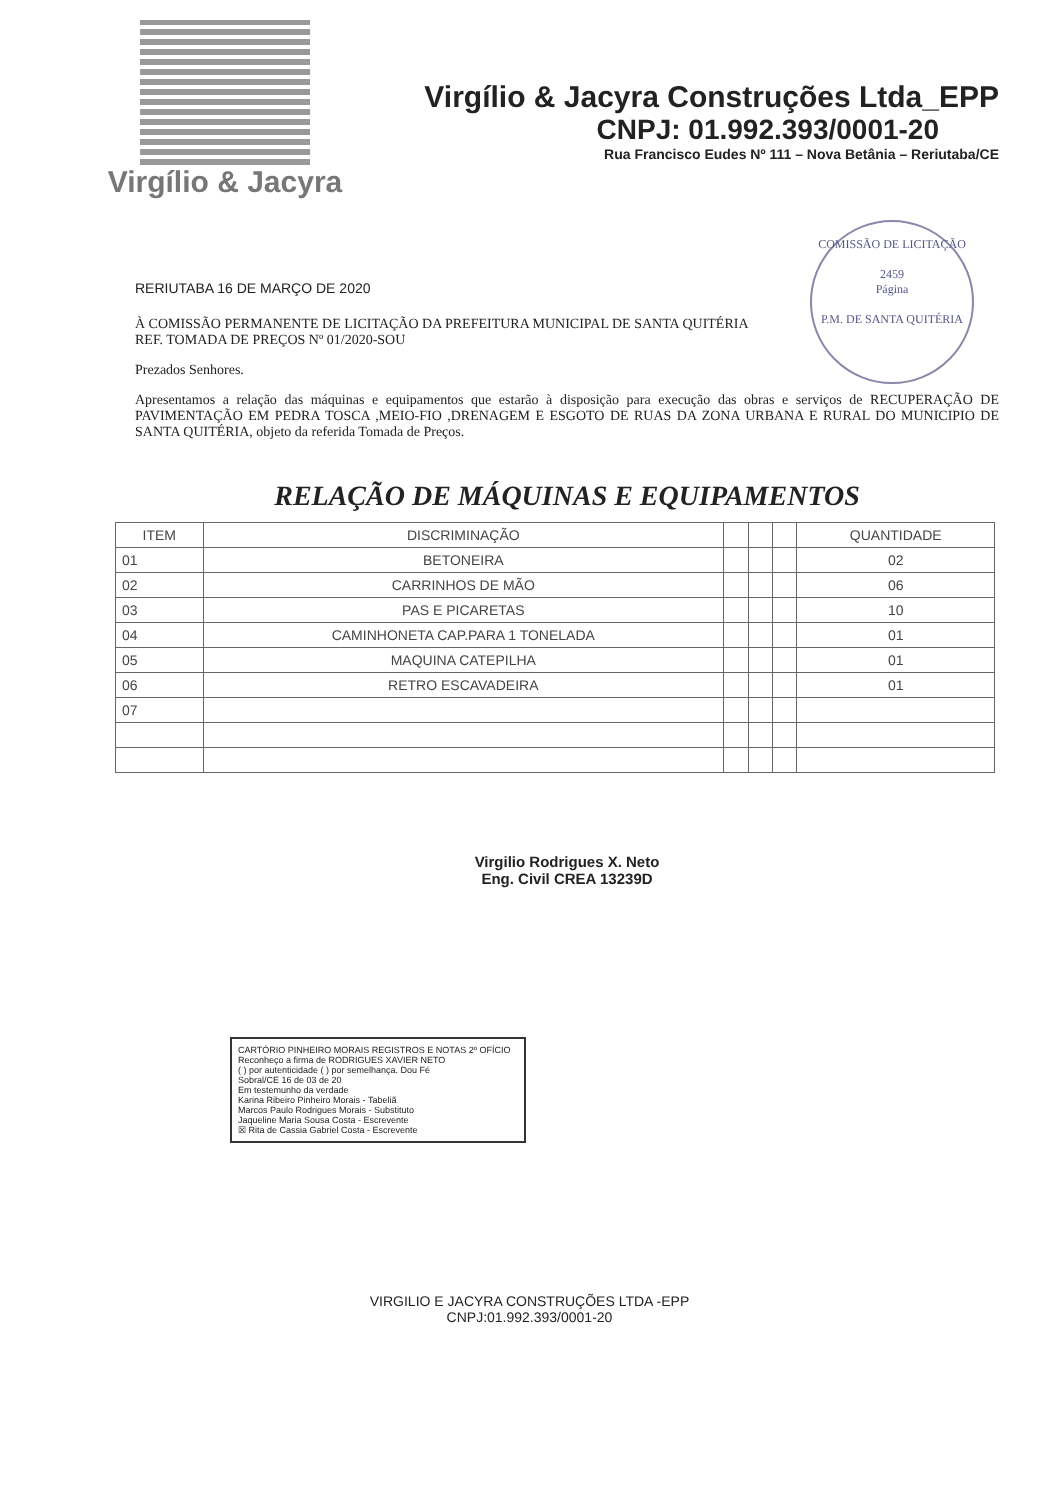Virgílio & Jacyra
Virgílio & Jacyra Construções Ltda_EPP
CNPJ: 01.992.393/0001-20
Rua Francisco Eudes Nº 111 – Nova Betânia – Reriutaba/CE
COMISSÃO DE LICITAÇÃO
2459
Página
P.M. DE SANTA QUITÉRIA
RERIUTABA 16 DE MARÇO DE 2020
À COMISSÃO PERMANENTE DE LICITAÇÃO DA PREFEITURA MUNICIPAL DE SANTA QUITÉRIA
REF. TOMADA DE PREÇOS Nº 01/2020-SOU
Prezados Senhores.
Apresentamos a relação das máquinas e equipamentos que estarão à disposição para execução das obras e serviços de RECUPERAÇÃO DE PAVIMENTAÇÃO EM PEDRA TOSCA ,MEIO-FIO ,DRENAGEM E ESGOTO DE RUAS DA ZONA URBANA E RURAL DO MUNICIPIO DE SANTA QUITÉRIA, objeto da referida Tomada de Preços.
RELAÇÃO DE MÁQUINAS E EQUIPAMENTOS
| ITEM | DISCRIMINAÇÃO | | | | QUANTIDADE |
| --- | --- | --- | --- | --- | --- |
| 01 | BETONEIRA | | | | 02 |
| 02 | CARRINHOS DE MÃO | | | | 06 |
| 03 | PAS E PICARETAS | | | | 10 |
| 04 | CAMINHONETA CAP.PARA 1 TONELADA | | | | 01 |
| 05 | MAQUINA CATEPILHA | | | | 01 |
| 06 | RETRO ESCAVADEIRA | | | | 01 |
| 07 | | | | | |
Virgilio Rodrigues X. Neto
Eng. Civil CREA 13239D
CARTÓRIO PINHEIRO MORAIS REGISTROS E NOTAS 2º OFÍCIO
Reconheço a firma de RODRIGUES XAVIER NETO
( ) por autenticidade ( ) por semelhança. Dou Fé
Sobral/CE 16 de 03 de 20
Em testemunho da verdade
Karina Ribeiro Pinheiro Morais - Tabeliã
Marcos Paulo Rodrigues Morais - Substituto
Jaqueline Maria Sousa Costa - Escrevente
☒ Rita de Cassia Gabriel Costa - Escrevente
VIRGILIO E JACYRA CONSTRUÇÕES LTDA -EPP
CNPJ:01.992.393/0001-20